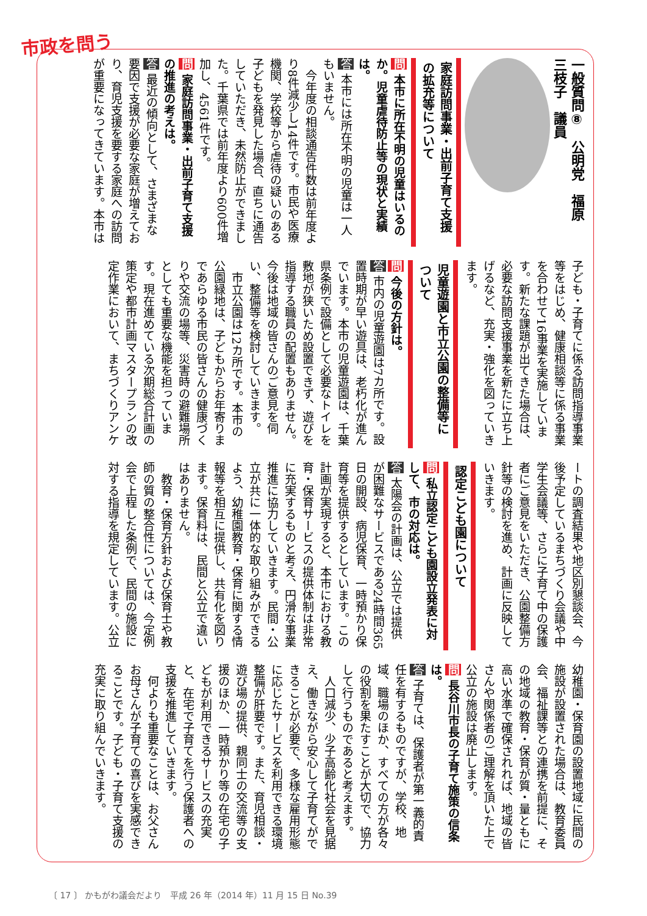市政を問う
一般質問⑧　公明党　福原　三枝子　議員
家庭訪問事業・出前子育て支援の拡充等について
問 本市に所在不明の児童はいるのか。児童虐待防止等の現状と実績は。
答 本市には所在不明の児童は一人もいません。
　今年度の相談通告件数は前年度より8件減少し14件です。市民や医療機関、学校等から虐待の疑いのある子どもを発見した場合、直ちに通告していただき、未然防止ができました。千葉県では前年度より600件増加し、4561件です。
問 家庭訪問事業・出前子育て支援の推進の考えは。
答 最近の傾向として、さまざまな要因で支援が必要な家庭が増えており、育児支援を要する家庭への訪問が重要になってきています。本市は子ども・子育てに係る訪問指導事業等をはじめ、健康相談等に係る事業を合わせて16事業を実施しています。新たな課題が出てきた場合は、必要な訪問支援事業を新たに立ち上げるなど、充実・強化を図っていきます。
児童遊園と市立公園の整備等について
問 今後の方針は。
答 市内の児童遊園は7カ所です。設置時期が早い遊具は、老朽化が進んでいます。本市の児童遊園は、千葉県条例で設備として必要なトイレを敷地が狭いため設置できず、遊びを指導する職員の配置もありません。今後は地域の皆さんのご意見を伺い、整備等を検討していきます。
　市立公園は12カ所です。本市の公園緑地は、子どもからお年寄りまであらゆる市民の皆さんの健康づくりや交流の場等、災害時の避難場所としても重要な機能を担っています。現在進めている次期総合計画の策定や都市計画マスタープランの改定作業において、まちづくりアンケートの調査結果や地区別懇談会、今後予定しているまちづくり会議や中学生会議等、さらに子育て中の保護者にご意見をいただき、公園整備方針等の検討を進め、計画に反映していきます。
認定こども園について
問 私立認定こども園設立発表に対して、市の対応は。
答 太陽会の計画は、公立では提供が困難なサービスである24時間365日の開設、病児保育、一時預かり保育等を提供するとしています。この計画が実現すると、本市における教育・保育サービスの提供体制は非常に充実するものと考え、円滑な事業推進に協力していきます。民間・公立が共に一体的な取り組みができるよう、幼稚園教育・保育に関する情報等を相互に提供し、共有化を図ります。保育料は、民間と公立で違いはありません。
　教育・保育方針および保育士や教師の質の整合性については、今定例会で上程した条例で、民間の施設に対する指導を規定しています。公立幼稚園・保育園の設置地域に民間の施設が設置された場合は、教育委員会、福祉課等との連携を前提に、その地域の教育・保育が質・量ともに高い水準で確保されれば、地域の皆さんや関係者のご理解を頂いた上で公立の施設は廃止します。
問 長谷川市長の子育て施策の信条は。
答 子育ては、保護者が第一義的責任を有するものですが、学校、地域、職場のほか、すべての方が各々の役割を果たすことが大切で、協力して行うものであると考えます。
　人口減少、少子高齢化社会を見据え、働きながら安心して子育てができることが必要で、多様な雇用形態に応じたサービスを利用できる環境整備が肝要です。また、育児相談・遊び場の提供、親同士の交流等の支援のほか、一時預かり等の在宅の子どもが利用できるサービスの充実と、在宅で子育てを行う保護者への支援を推進していきます。
　何よりも重要なことは、お父さんお母さんが子育ての喜びを実感できることです。子ども・子育て支援の充実に取り組んでいきます。
〔 17 〕 かもがわ議会だより　平成 26 年（2014 年）11 月 15 日 No.39